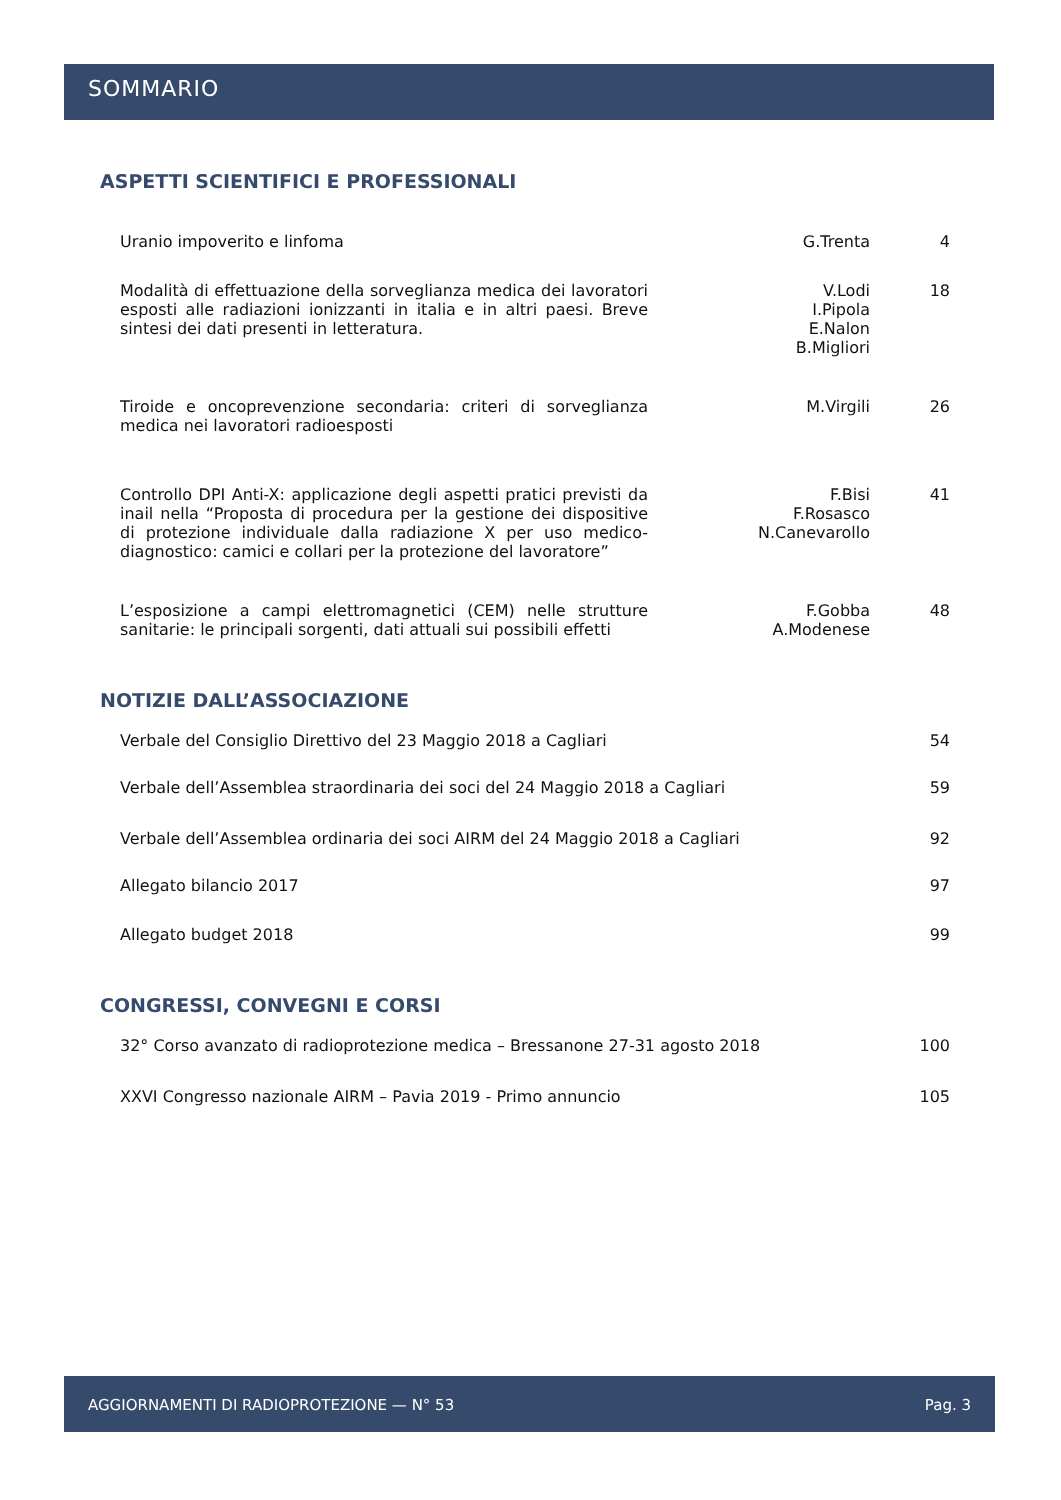SOMMARIO
ASPETTI SCIENTIFICI E PROFESSIONALI
Uranio impoverito e linfoma G.Trenta 4
Modalità di effettuazione della sorveglianza medica dei lavoratori esposti alle radiazioni ionizzanti in italia e in altri paesi. Breve sintesi dei dati presenti in letteratura.
V.Lodi
I.Pipola
E.Nalon
B.Migliori
18
Tiroide e oncoprevenzione secondaria: criteri di sorveglianza medica nei lavoratori radioesposti
M.Virgili 26
Controllo DPI Anti-X: applicazione degli aspetti pratici previsti da inail nella “Proposta di procedura per la gestione dei dispositive di protezione individuale dalla radiazione X per uso medico-diagnostico: camici e collari per la protezione del lavoratore”
F.Bisi
F.Rosasco
N.Canevarollo
41
L’esposizione a campi elettromagnetici (CEM) nelle strutture sanitarie: le principali sorgenti, dati attuali sui possibili effetti
F.Gobba
A.Modenese
48
NOTIZIE DALL’ASSOCIAZIONE
Verbale del Consiglio Direttivo del 23 Maggio 2018 a Cagliari 54
Verbale dell’Assemblea straordinaria dei soci del 24 Maggio 2018 a Cagliari 59
Verbale dell’Assemblea ordinaria dei soci AIRM del 24 Maggio 2018 a Cagliari 92
Allegato bilancio 2017 97
Allegato budget 2018 99
CONGRESSI, CONVEGNI E CORSI
32° Corso avanzato di radioprotezione medica – Bressanone 27-31 agosto 2018 100
XXVI Congresso nazionale AIRM – Pavia 2019 - Primo annuncio 105
AGGIORNAMENTI DI RADIOPROTEZIONE — N° 53 Pag. 3